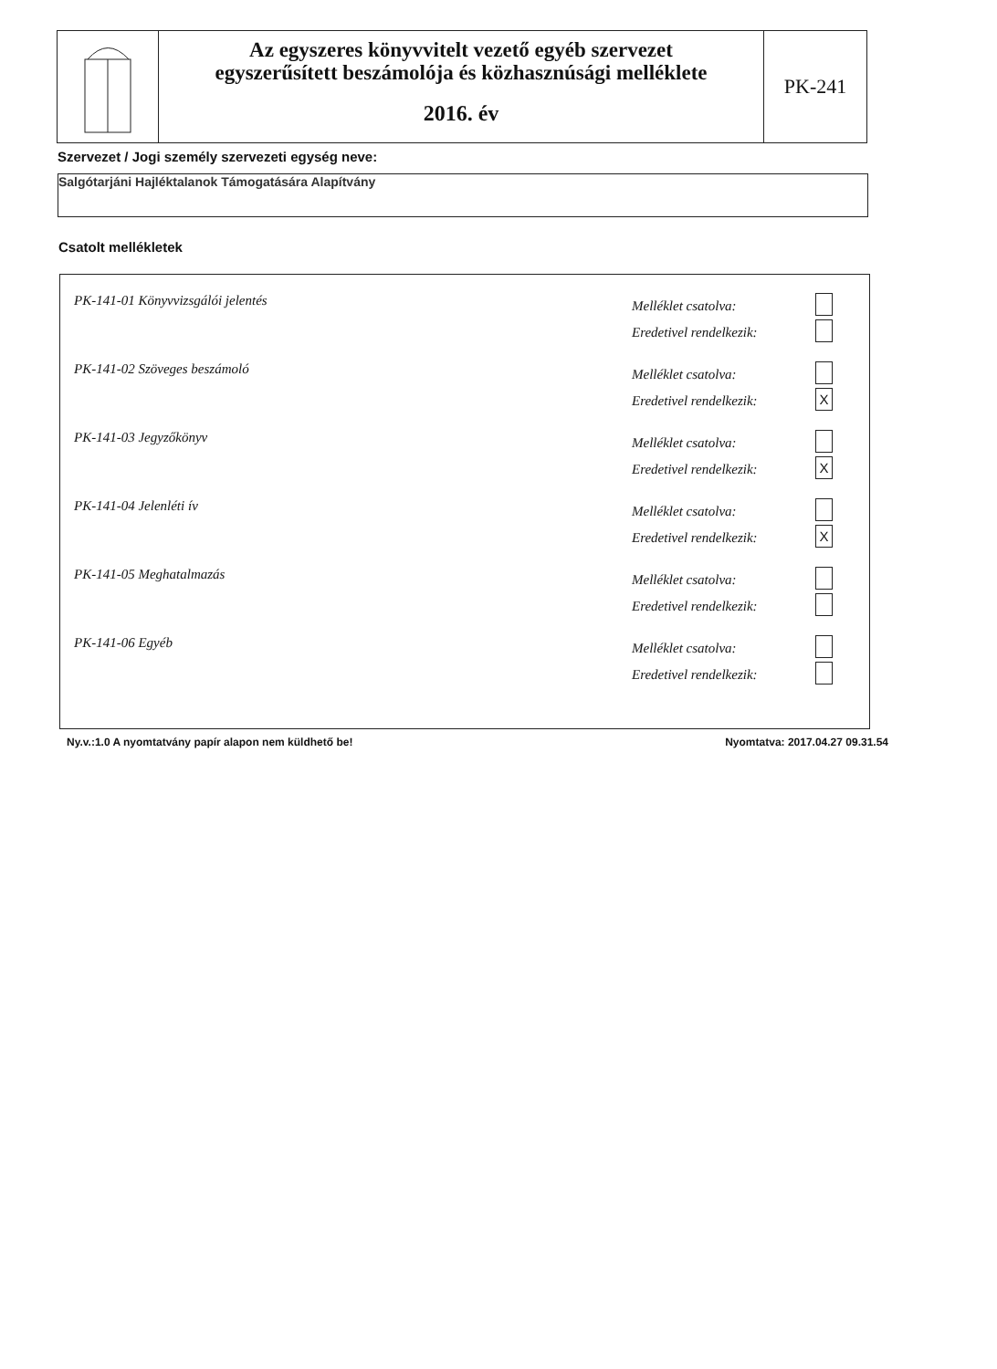Az egyszeres könyvvitelt vezető egyéb szervezet
egyszerűsített beszámolója és közhasznúsági melléklete
2016. év
PK-241
Szervezet / Jogi személy szervezeti egység neve:
Salgótarjáni Hajléktalanok Támogatására Alapítvány
Csatolt mellékletek
PK-141-01 Könyvvizsgálói jelentés
Melléklet csatolva:
Eredetivel rendelkezik:
PK-141-02 Szöveges beszámoló
Melléklet csatolva:
Eredetivel rendelkezik: X
PK-141-03 Jegyzőkönyv
Melléklet csatolva:
Eredetivel rendelkezik: X
PK-141-04 Jelenléti ív
Melléklet csatolva:
Eredetivel rendelkezik: X
PK-141-05 Meghatalmazás
Melléklet csatolva:
Eredetivel rendelkezik:
PK-141-06 Egyéb
Melléklet csatolva:
Eredetivel rendelkezik:
Ny.v.:1.0 A nyomtatvány papír alapon nem küldhető be! Nyomtatva: 2017.04.27 09.31.54